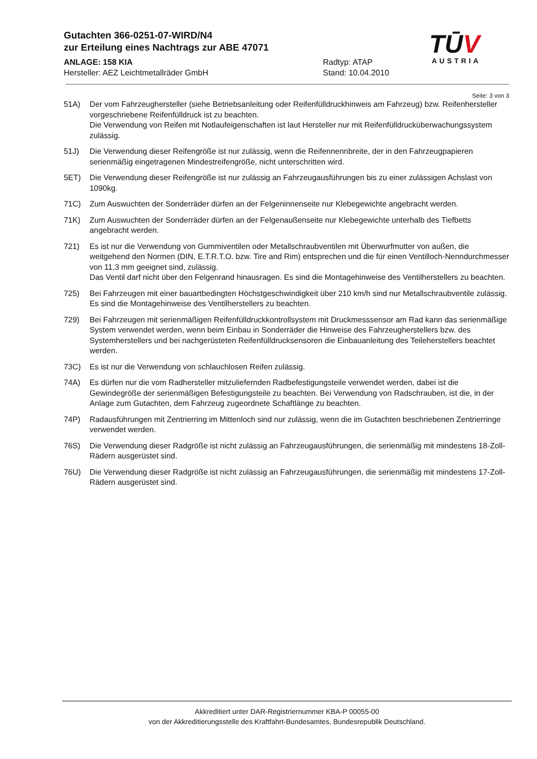Gutachten 366-0251-07-WIRD/N4
zur Erteilung eines Nachtrags zur ABE 47071
ANLAGE: 158 KIA Radtyp: ATAP
Hersteller: AEZ Leichtmetallräder GmbH Stand: 10.04.2010
TŪV
AUSTRIA
Seite: 3 von 3
51A) Der vom Fahrzeughersteller (siehe Betriebsanleitung oder Reifenfülldruckhinweis am Fahrzeug) bzw. Reifenhersteller vorgeschriebene Reifenfülldruck ist zu beachten.
Die Verwendung von Reifen mit Notlaufeigenschaften ist laut Hersteller nur mit Reifenfülldrucküberwachungssystem zulässig.
51J) Die Verwendung dieser Reifengröße ist nur zulässig, wenn die Reifennennbreite, der in den Fahrzeugpapieren serienmäßig eingetragenen Mindestreifengröße, nicht unterschritten wird.
5ET) Die Verwendung dieser Reifengröße ist nur zulässig an Fahrzeugausführungen bis zu einer zulässigen Achslast von 1090kg.
71C) Zum Auswuchten der Sonderräder dürfen an der Felgeninnenseite nur Klebegewichte angebracht werden.
71K) Zum Auswuchten der Sonderräder dürfen an der Felgenaußenseite nur Klebegewichte unterhalb des Tiefbetts angebracht werden.
721) Es ist nur die Verwendung von Gummiventilen oder Metallschraubventilen mit Überwurfmutter von außen, die weitgehend den Normen (DIN, E.T.R.T.O. bzw. Tire and Rim) entsprechen und die für einen Ventilloch-Nenndurchmesser von 11,3 mm geeignet sind, zulässig.
Das Ventil darf nicht über den Felgenrand hinausragen. Es sind die Montagehinweise des Ventilherstellers zu beachten.
725) Bei Fahrzeugen mit einer bauartbedingten Höchstgeschwindigkeit über 210 km/h sind nur Metallschraubventile zulässig. Es sind die Montagehinweise des Ventilherstellers zu beachten.
729) Bei Fahrzeugen mit serienmäßigen Reifenfülldruckkontrollsystem mit Druckmesssensor am Rad kann das serienmäßige System verwendet werden, wenn beim Einbau in Sonderräder die Hinweise des Fahrzeugherstellers bzw. des Systemherstellers und bei nachgerüsteten Reifenfülldrucksensoren die Einbauanleitung des Teileherstellers beachtet werden.
73C) Es ist nur die Verwendung von schlauchlosen Reifen zulässig.
74A) Es dürfen nur die vom Radhersteller mitzuliefernden Radbefestigungsteile verwendet werden, dabei ist die Gewindegröße der serienmäßigen Befestigungsteile zu beachten. Bei Verwendung von Radschrauben, ist die, in der Anlage zum Gutachten, dem Fahrzeug zugeordnete Schaftlänge zu beachten.
74P) Radausführungen mit Zentrierring im Mittenloch sind nur zulässig, wenn die im Gutachten beschriebenen Zentrierringe verwendet werden.
76S) Die Verwendung dieser Radgröße ist nicht zulässig an Fahrzeugausführungen, die serienmäßig mit mindestens 18-Zoll-Rädern ausgerüstet sind.
76U) Die Verwendung dieser Radgröße ist nicht zulässig an Fahrzeugausführungen, die serienmäßig mit mindestens 17-Zoll-Rädern ausgerüstet sind.
Akkreditiert unter DAR-Registriernummer KBA-P 00055-00
von der Akkreditierungsstelle des Kraftfahrt-Bundesamtes, Bundesrepublik Deutschland.